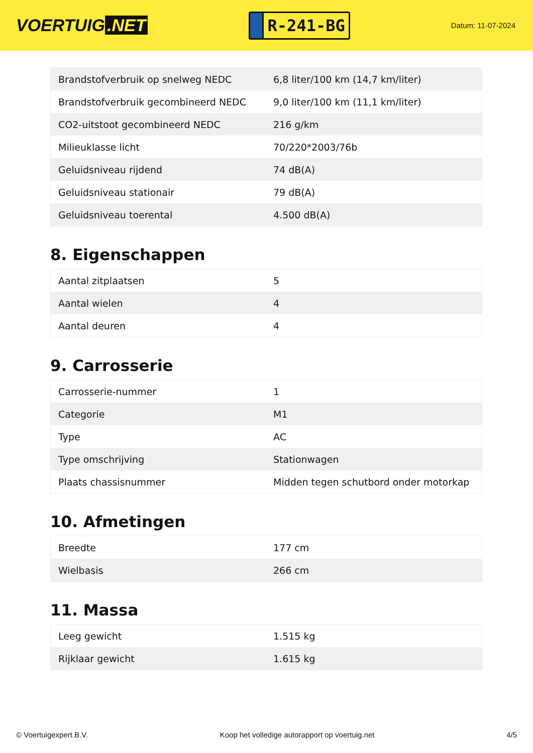VOERTUIG.NET
R-241-BG
Datum: 11-07-2024
| Brandstofverbruik op snelweg NEDC | 6,8 liter/100 km (14,7 km/liter) |
| Brandstofverbruik gecombineerd NEDC | 9,0 liter/100 km (11,1 km/liter) |
| CO2-uitstoot gecombineerd NEDC | 216 g/km |
| Milieuklasse licht | 70/220*2003/76b |
| Geluidsniveau rijdend | 74 dB(A) |
| Geluidsniveau stationair | 79 dB(A) |
| Geluidsniveau toerental | 4.500 dB(A) |
8. Eigenschappen
| Aantal zitplaatsen | 5 |
| Aantal wielen | 4 |
| Aantal deuren | 4 |
9. Carrosserie
| Carrosserie-nummer | 1 |
| Categorie | M1 |
| Type | AC |
| Type omschrijving | Stationwagen |
| Plaats chassisnummer | Midden tegen schutbord onder motorkap |
10. Afmetingen
| Breedte | 177 cm |
| Wielbasis | 266 cm |
11. Massa
| Leeg gewicht | 1.515 kg |
| Rijklaar gewicht | 1.615 kg |
© Voertuigexpert B.V. Koop het volledige autorapport op voertuig.net 4/5